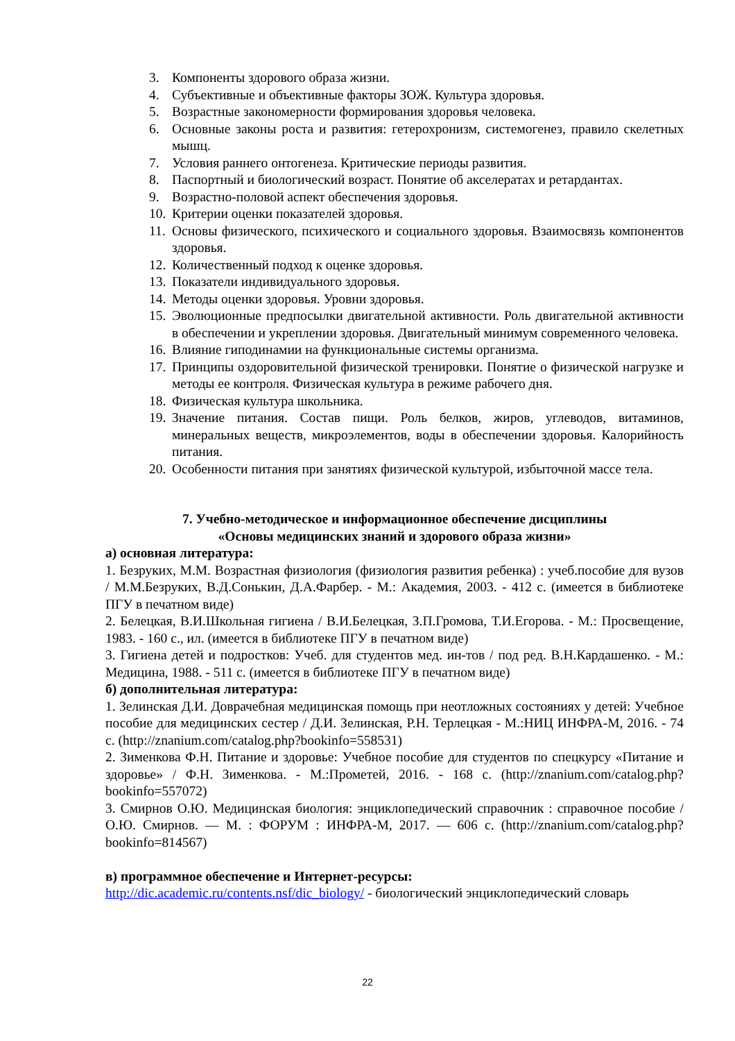3. Компоненты здорового образа жизни.
4. Субъективные и объективные факторы ЗОЖ. Культура здоровья.
5. Возрастные закономерности формирования здоровья человека.
6. Основные законы роста и развития: гетерохронизм, системогенез, правило скелетных мышц.
7. Условия раннего онтогенеза. Критические периоды развития.
8. Паспортный и биологический возраст. Понятие об акселератах и ретардантах.
9. Возрастно-половой аспект обеспечения здоровья.
10. Критерии оценки показателей здоровья.
11. Основы физического, психического и социального здоровья. Взаимосвязь компонентов здоровья.
12. Количественный подход к оценке здоровья.
13. Показатели индивидуального здоровья.
14. Методы оценки здоровья. Уровни здоровья.
15. Эволюционные предпосылки двигательной активности. Роль двигательной активности в обеспечении и укреплении здоровья. Двигательный минимум современного человека.
16. Влияние гиподинамии на функциональные системы организма.
17. Принципы оздоровительной физической тренировки. Понятие о физической нагрузке и методы ее контроля. Физическая культура в режиме рабочего дня.
18. Физическая культура школьника.
19. Значение питания. Состав пищи. Роль белков, жиров, углеводов, витаминов, минеральных веществ, микроэлементов, воды в обеспечении здоровья. Калорийность питания.
20. Особенности питания при занятиях физической культурой, избыточной массе тела.
7. Учебно-методическое и информационное обеспечение дисциплины
«Основы медицинских знаний и здорового образа жизни»
а) основная литература:
1. Безруких, М.М. Возрастная физиология (физиология развития ребенка) : учеб.пособие для вузов / М.М.Безруких, В.Д.Сонькин, Д.А.Фарбер. - М.: Академия, 2003. - 412 с. (имеется в библиотеке ПГУ в печатном виде)
2. Белецкая, В.И.Школьная гигиена / В.И.Белецкая, З.П.Громова, Т.И.Егорова. - М.: Просвещение, 1983. - 160 с., ил. (имеется в библиотеке ПГУ в печатном виде)
3. Гигиена детей и подростков: Учеб. для студентов мед. ин-тов / под ред. В.Н.Кардашенко. - М.: Медицина, 1988. - 511 с. (имеется в библиотеке ПГУ в печатном виде)
б) дополнительная литература:
1. Зелинская Д.И. Доврачебная медицинская помощь при неотложных состояниях у детей: Учебное пособие для медицинских сестер / Д.И. Зелинская, Р.Н. Терлецкая - М.:НИЦ ИНФРА-М, 2016. - 74 с. (http://znanium.com/catalog.php?bookinfo=558531)
2. Зименкова Ф.Н. Питание и здоровье: Учебное пособие для студентов по спецкурсу «Питание и здоровье» / Ф.Н. Зименкова. - М.:Прометей, 2016. - 168 с. (http://znanium.com/catalog.php?bookinfo=557072)
3. Смирнов О.Ю. Медицинская биология: энциклопедический справочник : справочное пособие / О.Ю. Смирнов. — М. : ФОРУМ : ИНФРА-М, 2017. — 606 с. (http://znanium.com/catalog.php?bookinfo=814567)
в) программное обеспечение и Интернет-ресурсы:
http://dic.academic.ru/contents.nsf/dic_biology/ - биологический энциклопедический словарь
22